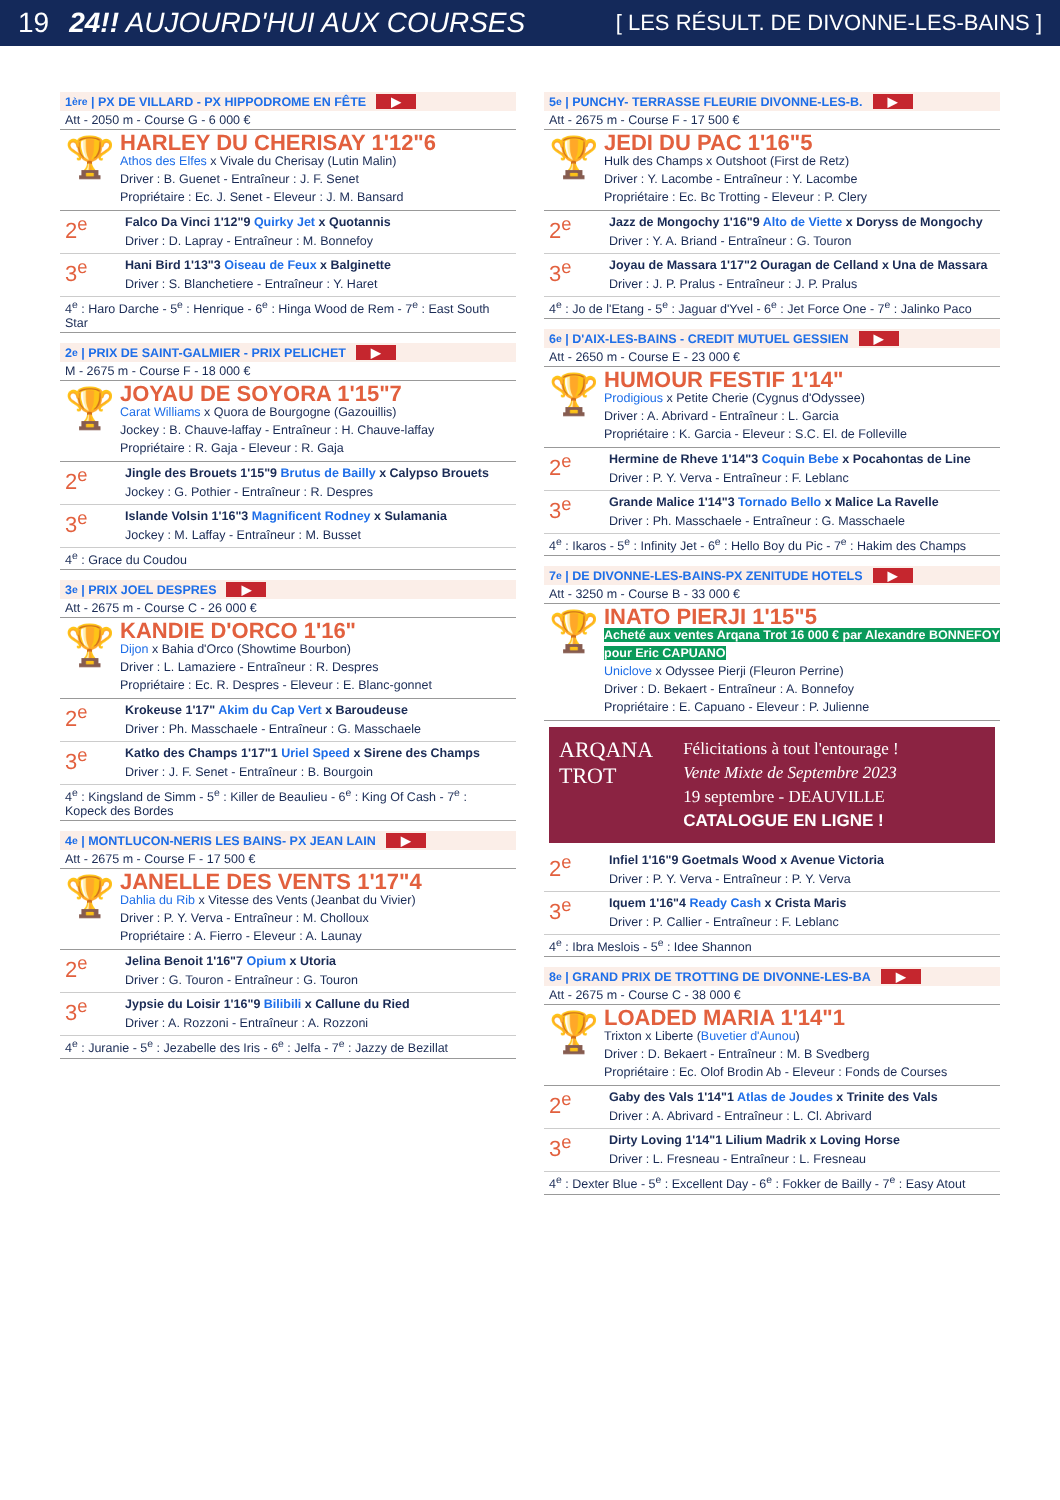19 24!! AUJOURD'HUI AUX COURSES [ LES RÉSULT. DE DIVONNE-LES-BAINS ]
1<sup>ère</sup> | PX DE VILLARD - PX HIPPODROME EN FÊTE ▶
Att - 2050 m - Course G - 6 000 €
🏆
HARLEY DU CHERISAY 1'12"6
Athos des Elfes x Vivale du Cherisay (Lutin Malin)
Driver : B. Guenet - Entraîneur : J. F. Senet
Propriétaire : Ec. J. Senet - Eleveur : J. M. Bansard
2<sup>e</sup>
Falco Da Vinci 1'12"9 Quirky Jet x Quotannis
Driver : D. Lapray - Entraîneur : M. Bonnefoy
3<sup>e</sup>
Hani Bird 1'13"3 Oiseau de Feux x Balginette
Driver : S. Blanchetiere - Entraîneur : Y. Haret
4<sup>e</sup> : Haro Darche - 5<sup>e</sup> : Henrique - 6<sup>e</sup> : Hinga Wood de Rem - 7<sup>e</sup> : East South Star
2<sup>e</sup> | PRIX DE SAINT-GALMIER - PRIX PELICHET ▶
M - 2675 m - Course F - 18 000 €
🏆
JOYAU DE SOYORA 1'15"7
Carat Williams x Quora de Bourgogne (Gazouillis)
Jockey : B. Chauve-laffay - Entraîneur : H. Chauve-laffay
Propriétaire : R. Gaja - Eleveur : R. Gaja
2<sup>e</sup>
Jingle des Brouets 1'15"9 Brutus de Bailly x Calypso Brouets
Jockey : G. Pothier - Entraîneur : R. Despres
3<sup>e</sup>
Islande Volsin 1'16"3 Magnificent Rodney x Sulamania
Jockey : M. Laffay - Entraîneur : M. Busset
4<sup>e</sup> : Grace du Coudou
3<sup>e</sup> | PRIX JOEL DESPRES ▶
Att - 2675 m - Course C - 26 000 €
🏆
KANDIE D'ORCO 1'16"
Dijon x Bahia d'Orco (Showtime Bourbon)
Driver : L. Lamaziere - Entraîneur : R. Despres
Propriétaire : Ec. R. Despres - Eleveur : E. Blanc-gonnet
2<sup>e</sup>
Krokeuse 1'17" Akim du Cap Vert x Baroudeuse
Driver : Ph. Masschaele - Entraîneur : G. Masschaele
3<sup>e</sup>
Katko des Champs 1'17"1 Uriel Speed x Sirene des Champs
Driver : J. F. Senet - Entraîneur : B. Bourgoin
4<sup>e</sup> : Kingsland de Simm - 5<sup>e</sup> : Killer de Beaulieu - 6<sup>e</sup> : King Of Cash - 7<sup>e</sup> : Kopeck des Bordes
4<sup>e</sup> | MONTLUCON-NERIS LES BAINS- PX JEAN LAIN ▶
Att - 2675 m - Course F - 17 500 €
🏆
JANELLE DES VENTS 1'17"4
Dahlia du Rib x Vitesse des Vents (Jeanbat du Vivier)
Driver : P. Y. Verva - Entraîneur : M. Cholloux
Propriétaire : A. Fierro - Eleveur : A. Launay
2<sup>e</sup>
Jelina Benoit 1'16"7 Opium x Utoria
Driver : G. Touron - Entraîneur : G. Touron
3<sup>e</sup>
Jypsie du Loisir 1'16"9 Bilibili x Callune du Ried
Driver : A. Rozzoni - Entraîneur : A. Rozzoni
4<sup>e</sup> : Juranie - 5<sup>e</sup> : Jezabelle des Iris - 6<sup>e</sup> : Jelfa - 7<sup>e</sup> : Jazzy de Bezillat
5<sup>e</sup> | PUNCHY- TERRASSE FLEURIE DIVONNE-LES-B. ▶
Att - 2675 m - Course F - 17 500 €
🏆
JEDI DU PAC 1'16"5
Hulk des Champs x Outshoot (First de Retz)
Driver : Y. Lacombe - Entraîneur : Y. Lacombe
Propriétaire : Ec. Bc Trotting - Eleveur : P. Clery
2<sup>e</sup>
Jazz de Mongochy 1'16"9 Alto de Viette x Doryss de Mongochy
Driver : Y. A. Briand - Entraîneur : G. Touron
3<sup>e</sup>
Joyau de Massara 1'17"2 Ouragan de Celland x Una de Massara
Driver : J. P. Pralus - Entraîneur : J. P. Pralus
4<sup>e</sup> : Jo de l'Etang - 5<sup>e</sup> : Jaguar d'Yvel - 6<sup>e</sup> : Jet Force One - 7<sup>e</sup> : Jalinko Paco
6<sup>e</sup> | D'AIX-LES-BAINS - CREDIT MUTUEL GESSIEN ▶
Att - 2650 m - Course E - 23 000 €
🏆
HUMOUR FESTIF 1'14"
Prodigious x Petite Cherie (Cygnus d'Odyssee)
Driver : A. Abrivard - Entraîneur : L. Garcia
Propriétaire : K. Garcia - Eleveur : S.C. El. de Folleville
2<sup>e</sup>
Hermine de Rheve 1'14"3 Coquin Bebe x Pocahontas de Line
Driver : P. Y. Verva - Entraîneur : F. Leblanc
3<sup>e</sup>
Grande Malice 1'14"3 Tornado Bello x Malice La Ravelle
Driver : Ph. Masschaele - Entraîneur : G. Masschaele
4<sup>e</sup> : Ikaros - 5<sup>e</sup> : Infinity Jet - 6<sup>e</sup> : Hello Boy du Pic - 7<sup>e</sup> : Hakim des Champs
7<sup>e</sup> | DE DIVONNE-LES-BAINS-PX ZENITUDE HOTELS ▶
Att - 3250 m - Course B - 33 000 €
🏆
INATO PIERJI 1'15"5
Acheté aux ventes Arqana Trot 16 000 € par Alexandre BONNEFOY pour Eric CAPUANO
Uniclove x Odyssee Pierji (Fleuron Perrine)
Driver : D. Bekaert - Entraîneur : A. Bonnefoy
Propriétaire : E. Capuano - Eleveur : P. Julienne
ARQANA
TROT
Félicitations à tout l'entourage !
Vente Mixte de Septembre 2023
19 septembre - DEAUVILLE
CATALOGUE EN LIGNE !
2<sup>e</sup>
Infiel 1'16"9 Goetmals Wood x Avenue Victoria
Driver : P. Y. Verva - Entraîneur : P. Y. Verva
3<sup>e</sup>
Iquem 1'16"4 Ready Cash x Crista Maris
Driver : P. Callier - Entraîneur : F. Leblanc
4<sup>e</sup> : Ibra Meslois - 5<sup>e</sup> : Idee Shannon
8<sup>e</sup> | GRAND PRIX DE TROTTING DE DIVONNE-LES-BA ▶
Att - 2675 m - Course C - 38 000 €
🏆
LOADED MARIA 1'14"1
Trixton x Liberte (Buvetier d'Aunou)
Driver : D. Bekaert - Entraîneur : M. B Svedberg
Propriétaire : Ec. Olof Brodin Ab - Eleveur : Fonds de Courses
2<sup>e</sup>
Gaby des Vals 1'14"1 Atlas de Joudes x Trinite des Vals
Driver : A. Abrivard - Entraîneur : L. Cl. Abrivard
3<sup>e</sup>
Dirty Loving 1'14"1 Lilium Madrik x Loving Horse
Driver : L. Fresneau - Entraîneur : L. Fresneau
4<sup>e</sup> : Dexter Blue - 5<sup>e</sup> : Excellent Day - 6<sup>e</sup> : Fokker de Bailly - 7<sup>e</sup> : Easy Atout